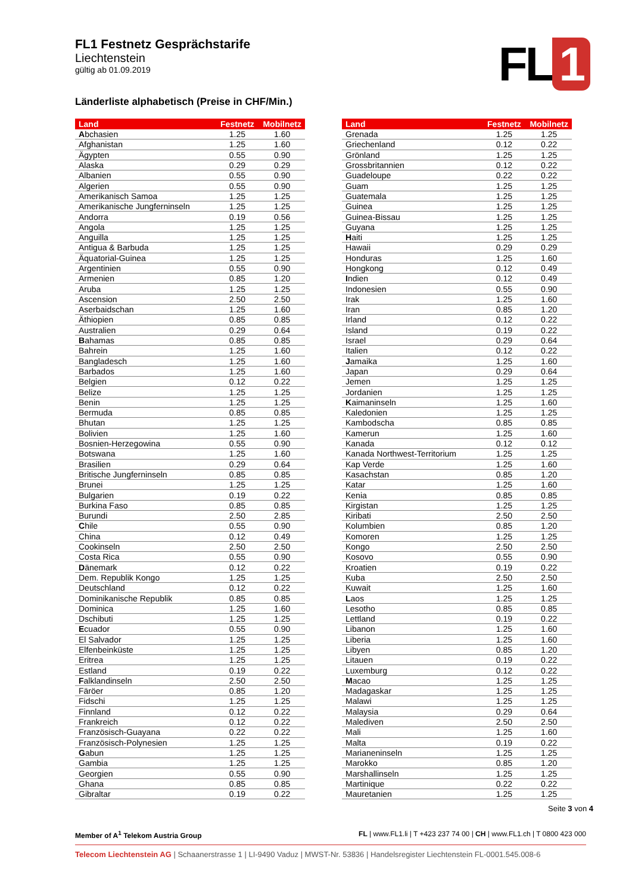FL 1
FL1 Festnetz Gesprächstarife
Liechtenstein
gültig ab 01.09.2019
Länderliste alphabetisch (Preise in CHF/Min.)
| Land | Festnetz | Mobilnetz |
| --- | --- | --- |
| A bchasien | 1.25 | 1.60 |
| Afghanistan | 1.25 | 1.60 |
| Ägypten | 0.55 | 0.90 |
| Alaska | 0.29 | 0.29 |
| Albanien | 0.55 | 0.90 |
| Algerien | 0.55 | 0.90 |
| Amerikanisch Samoa | 1.25 | 1.25 |
| Amerikanische Jungferninseln | 1.25 | 1.25 |
| Andorra | 0.19 | 0.56 |
| Angola | 1.25 | 1.25 |
| Anguilla | 1.25 | 1.25 |
| Antigua & Barbuda | 1.25 | 1.25 |
| Äquatorial-Guinea | 1.25 | 1.25 |
| Argentinien | 0.55 | 0.90 |
| Armenien | 0.85 | 1.20 |
| Aruba | 1.25 | 1.25 |
| Ascension | 2.50 | 2.50 |
| Aserbaidschan | 1.25 | 1.60 |
| Äthiopien | 0.85 | 0.85 |
| Australien | 0.29 | 0.64 |
| B ahamas | 0.85 | 0.85 |
| Bahrein | 1.25 | 1.60 |
| Bangladesch | 1.25 | 1.60 |
| Barbados | 1.25 | 1.60 |
| Belgien | 0.12 | 0.22 |
| Belize | 1.25 | 1.25 |
| Benin | 1.25 | 1.25 |
| Bermuda | 0.85 | 0.85 |
| Bhutan | 1.25 | 1.25 |
| Bolivien | 1.25 | 1.60 |
| Bosnien-Herzegowina | 0.55 | 0.90 |
| Botswana | 1.25 | 1.60 |
| Brasilien | 0.29 | 0.64 |
| Britische Jungferninseln | 0.85 | 0.85 |
| Brunei | 1.25 | 1.25 |
| Bulgarien | 0.19 | 0.22 |
| Burkina Faso | 0.85 | 0.85 |
| Burundi | 2.50 | 2.85 |
| C hile | 0.55 | 0.90 |
| China | 0.12 | 0.49 |
| Cookinseln | 2.50 | 2.50 |
| Costa Rica | 0.55 | 0.90 |
| D änemark | 0.12 | 0.22 |
| Dem. Republik Kongo | 1.25 | 1.25 |
| Deutschland | 0.12 | 0.22 |
| Dominikanische Republik | 0.85 | 0.85 |
| Dominica | 1.25 | 1.60 |
| Dschibuti | 1.25 | 1.25 |
| E cuador | 0.55 | 0.90 |
| El Salvador | 1.25 | 1.25 |
| Elfenbeinküste | 1.25 | 1.25 |
| Eritrea | 1.25 | 1.25 |
| Estland | 0.19 | 0.22 |
| F alklandinseln | 2.50 | 2.50 |
| Färöer | 0.85 | 1.20 |
| Fidschi | 1.25 | 1.25 |
| Finnland | 0.12 | 0.22 |
| Frankreich | 0.12 | 0.22 |
| Französisch-Guayana | 0.22 | 0.22 |
| Französisch-Polynesien | 1.25 | 1.25 |
| G abun | 1.25 | 1.25 |
| Gambia | 1.25 | 1.25 |
| Georgien | 0.55 | 0.90 |
| Ghana | 0.85 | 0.85 |
| Gibraltar | 0.19 | 0.22 |
| Land | Festnetz | Mobilnetz |
| --- | --- | --- |
| Grenada | 1.25 | 1.25 |
| Griechenland | 0.12 | 0.22 |
| Grönland | 1.25 | 1.25 |
| Grossbritannien | 0.12 | 0.22 |
| Guadeloupe | 0.22 | 0.22 |
| Guam | 1.25 | 1.25 |
| Guatemala | 1.25 | 1.25 |
| Guinea | 1.25 | 1.25 |
| Guinea-Bissau | 1.25 | 1.25 |
| Guyana | 1.25 | 1.25 |
| H aiti | 1.25 | 1.25 |
| Hawaii | 0.29 | 0.29 |
| Honduras | 1.25 | 1.60 |
| Hongkong | 0.12 | 0.49 |
| I ndien | 0.12 | 0.49 |
| Indonesien | 0.55 | 0.90 |
| Irak | 1.25 | 1.60 |
| Iran | 0.85 | 1.20 |
| Irland | 0.12 | 0.22 |
| Island | 0.19 | 0.22 |
| Israel | 0.29 | 0.64 |
| Italien | 0.12 | 0.22 |
| J amaika | 1.25 | 1.60 |
| Japan | 0.29 | 0.64 |
| Jemen | 1.25 | 1.25 |
| Jordanien | 1.25 | 1.25 |
| K aimaninseln | 1.25 | 1.60 |
| Kaledonien | 1.25 | 1.25 |
| Kambodscha | 0.85 | 0.85 |
| Kamerun | 1.25 | 1.60 |
| Kanada | 0.12 | 0.12 |
| Kanada Northwest-Territorium | 1.25 | 1.25 |
| Kap Verde | 1.25 | 1.60 |
| Kasachstan | 0.85 | 1.20 |
| Katar | 1.25 | 1.60 |
| Kenia | 0.85 | 0.85 |
| Kirgistan | 1.25 | 1.25 |
| Kiribati | 2.50 | 2.50 |
| Kolumbien | 0.85 | 1.20 |
| Komoren | 1.25 | 1.25 |
| Kongo | 2.50 | 2.50 |
| Kosovo | 0.55 | 0.90 |
| Kroatien | 0.19 | 0.22 |
| Kuba | 2.50 | 2.50 |
| Kuwait | 1.25 | 1.60 |
| L aos | 1.25 | 1.25 |
| Lesotho | 0.85 | 0.85 |
| Lettland | 0.19 | 0.22 |
| Libanon | 1.25 | 1.60 |
| Liberia | 1.25 | 1.60 |
| Libyen | 0.85 | 1.20 |
| Litauen | 0.19 | 0.22 |
| Luxemburg | 0.12 | 0.22 |
| M acao | 1.25 | 1.25 |
| Madagaskar | 1.25 | 1.25 |
| Malawi | 1.25 | 1.25 |
| Malaysia | 0.29 | 0.64 |
| Malediven | 2.50 | 2.50 |
| Mali | 1.25 | 1.60 |
| Malta | 0.19 | 0.22 |
| Marianeninseln | 1.25 | 1.25 |
| Marokko | 0.85 | 1.20 |
| Marshallinseln | 1.25 | 1.25 |
| Martinique | 0.22 | 0.22 |
| Mauretanien | 1.25 | 1.25 |
Seite 3 von 4
Member of A<sup>1</sup> Telekom Austria Group FL | www.FL1.li | T +423 237 74 00 | CH | www.FL1.ch | T 0800 423 000
Telecom Liechtenstein AG | Schaanerstrasse 1 | LI-9490 Vaduz | MWST-Nr. 53836 | Handelsregister Liechtenstein FL-0001.545.008-6